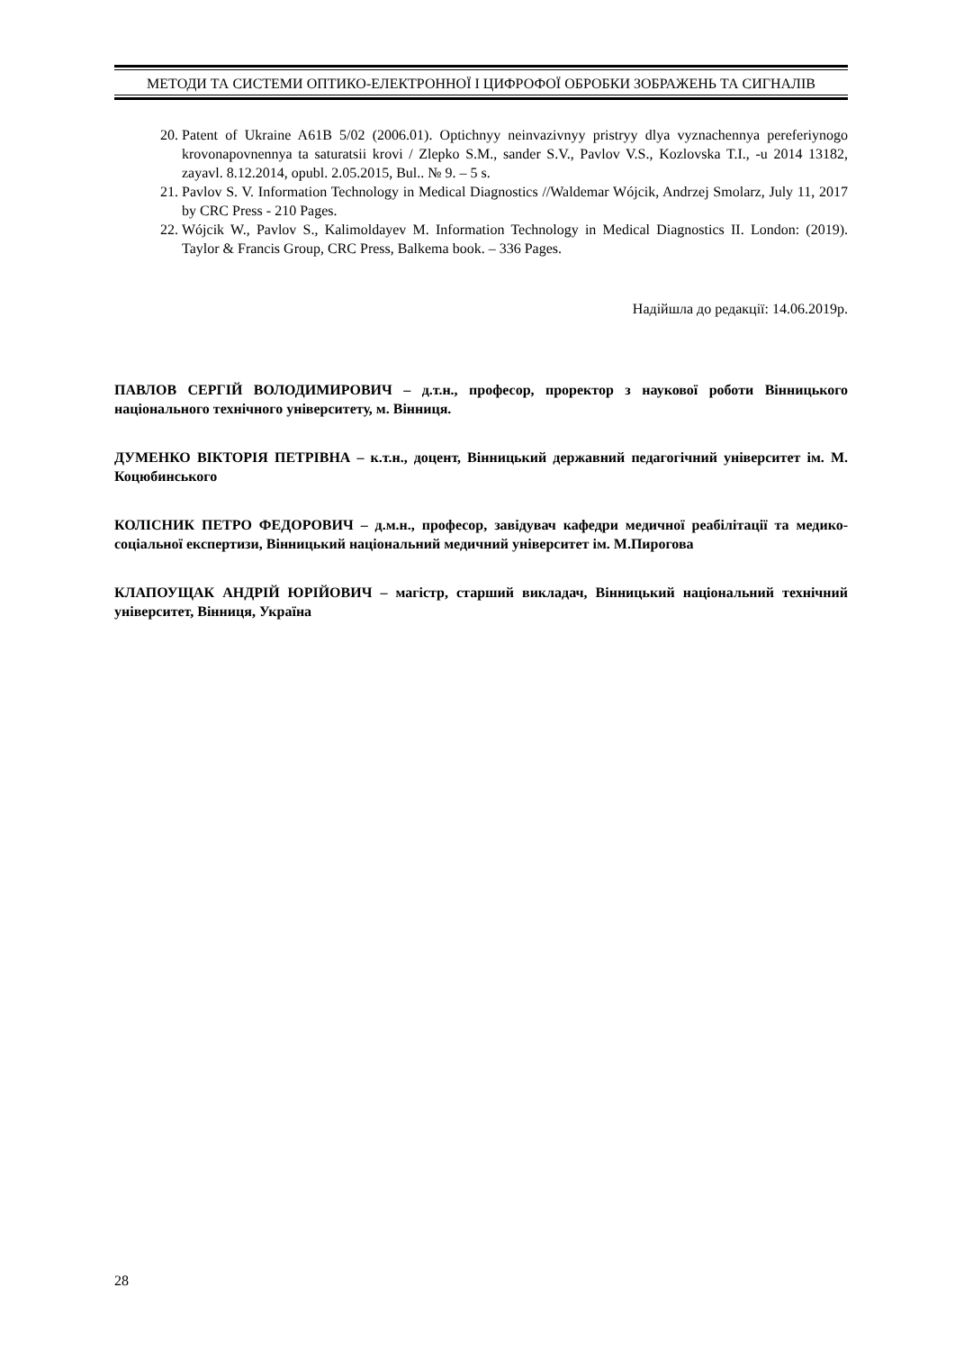МЕТОДИ ТА СИСТЕМИ ОПТИКО-ЕЛЕКТРОННОЇ І ЦИФРОФОЇ ОБРОБКИ ЗОБРАЖЕНЬ ТА СИГНАЛІВ
20. Patent of Ukraine A61B 5/02 (2006.01). Optichnyy neinvazivnyy pristryy dlya vyznachennya pereferiynogo krovonapovnennya ta saturatsii krovi / Zlepko S.M., sander S.V., Pavlov V.S., Kozlovska T.I., -u 2014 13182, zayavl. 8.12.2014, opubl. 2.05.2015, Bul.. № 9. – 5 s.
21. Pavlov S. V. Information Technology in Medical Diagnostics //Waldemar Wójcik, Andrzej Smolarz, July 11, 2017 by CRC Press - 210 Pages.
22. Wójcik W., Pavlov S., Kalimoldayev M. Information Technology in Medical Diagnostics II. London: (2019). Taylor & Francis Group, CRC Press, Balkema book. – 336 Pages.
Надійшла до редакції: 14.06.2019р.
ПАВЛОВ СЕРГІЙ ВОЛОДИМИРОВИЧ – д.т.н., професор, проректор з наукової роботи Вінницького національного технічного університету, м. Вінниця.
ДУМЕНКО ВІКТОРІЯ ПЕТРІВНА – к.т.н., доцент, Вінницький державний педагогічний університет ім. М. Коцюбинського
КОЛІСНИК ПЕТРО ФЕДОРОВИЧ – д.м.н., професор, завідувач кафедри медичної реабілітації та медико-соціальної експертизи, Вінницький національний медичний університет ім. М.Пирогова
КЛАПОУЩАК АНДРІЙ ЮРІЙОВИЧ – магістр, старший викладач, Вінницький національний технічний університет, Вінниця, Україна
28